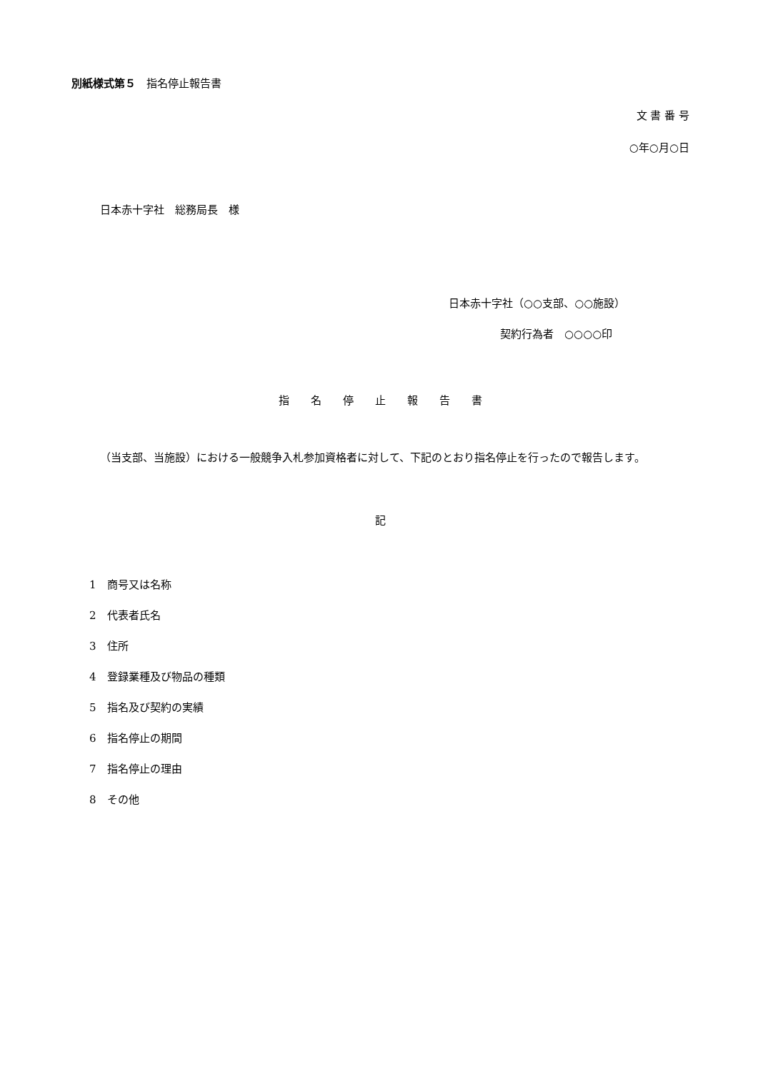別紙様式第５　指名停止報告書
文 書 番 号
○年○月○日
日本赤十字社　総務局長　様
日本赤十字社（○○支部、○○施設）
契約行為者　○○○○印
指　　名　　停　　止　　報　　告　　書
（当支部、当施設）における一般競争入札参加資格者に対して、下記のとおり指名停止を行ったので報告します。
記
1　商号又は名称
2　代表者氏名
3　住所
4　登録業種及び物品の種類
5　指名及び契約の実績
6　指名停止の期間
7　指名停止の理由
8　その他